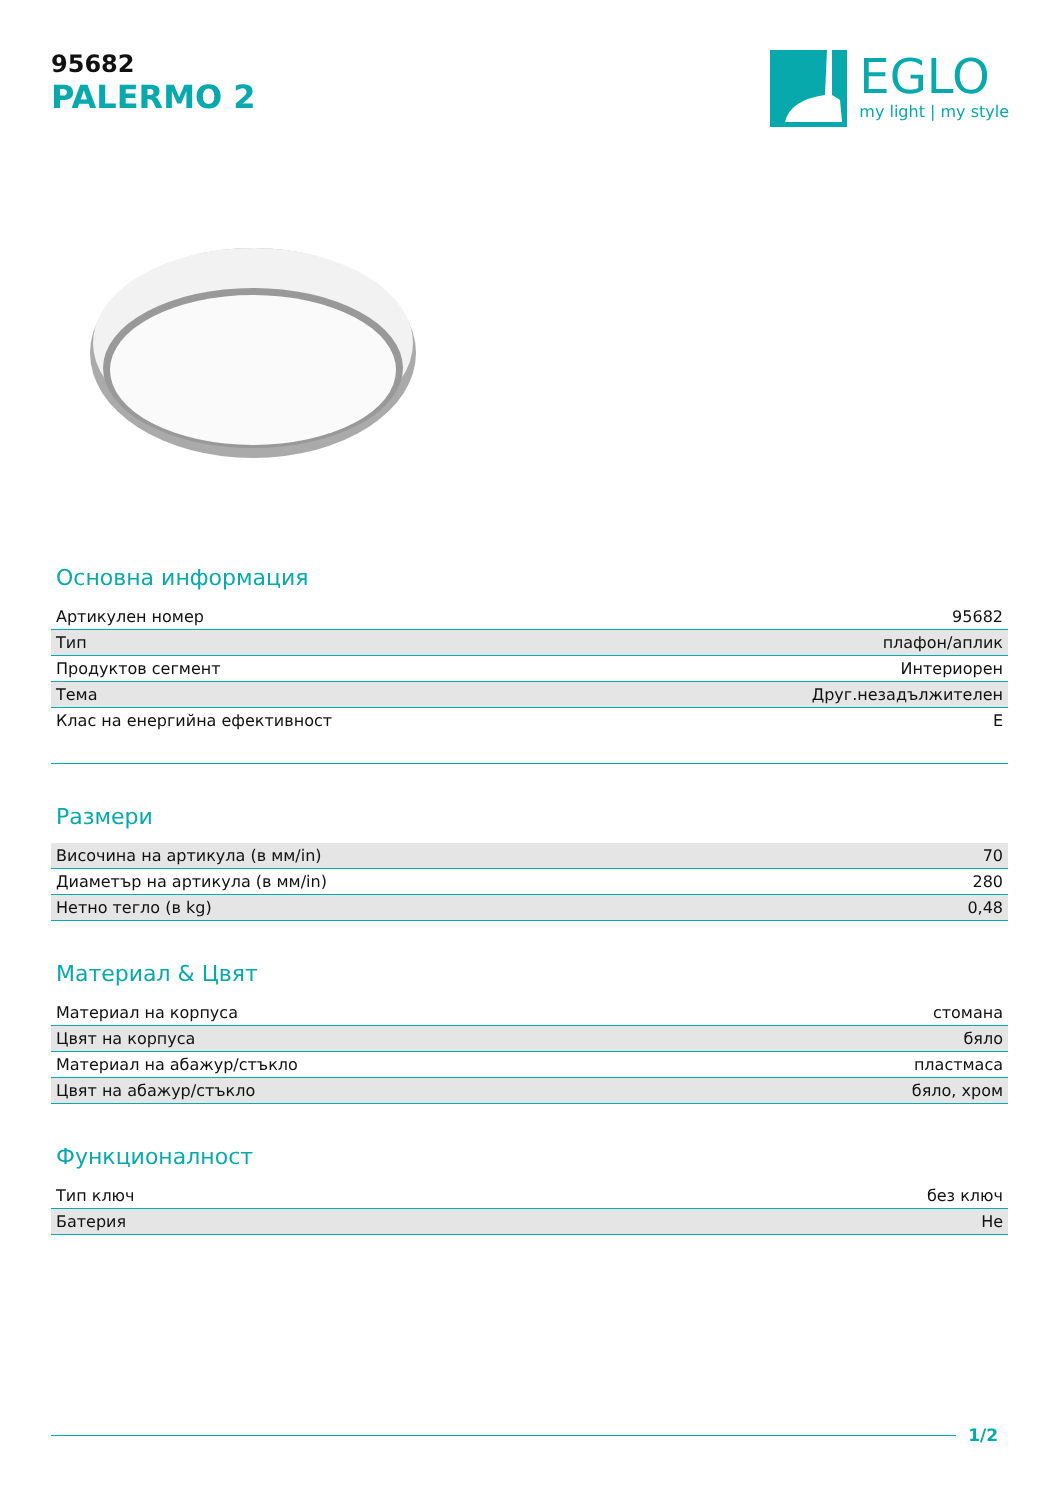95682
PALERMO 2
EGLO
my light | my style
Основна информация
| Артикулен номер | 95682 |
| Тип | плафон/аплик |
| Продуктов сегмент | Интериорен |
| Тема | Друг.незадължителен |
| Клас на енергийна ефективност | E |
Размери
| Височина на артикула (в мм/in) | 70 |
| Диаметър на артикула (в мм/in) | 280 |
| Нетно тегло (в kg) | 0,48 |
Материал & Цвят
| Материал на корпуса | стомана |
| Цвят на корпуса | бяло |
| Материал на абажур/стъкло | пластмаса |
| Цвят на абажур/стъкло | бяло, хром |
Функционалност
| Тип ключ | без ключ |
| Батерия | Не |
1/2